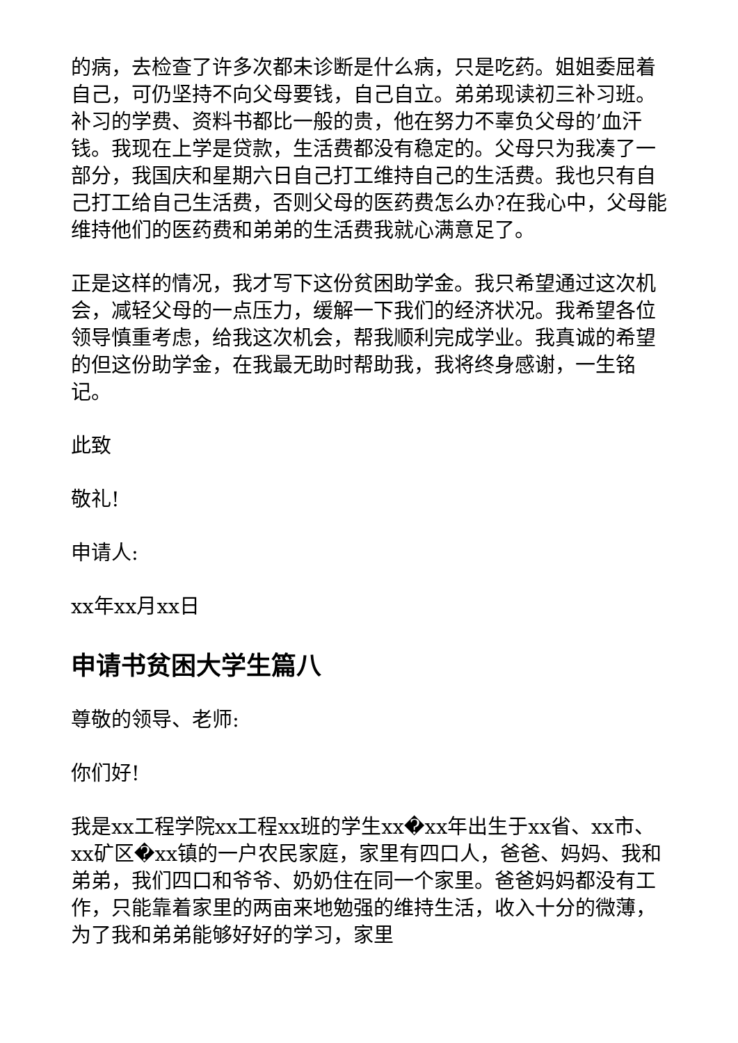的病，去检查了许多次都未诊断是什么病，只是吃药。姐姐委屈着自己，可仍坚持不向父母要钱，自己自立。弟弟现读初三补习班。补习的学费、资料书都比一般的贵，他在努力不辜负父母的’血汗钱。我现在上学是贷款，生活费都没有稳定的。父母只为我凑了一部分，我国庆和星期六日自己打工维持自己的生活费。我也只有自己打工给自己生活费，否则父母的医药费怎么办?在我心中，父母能维持他们的医药费和弟弟的生活费我就心满意足了。
正是这样的情况，我才写下这份贫困助学金。我只希望通过这次机会，减轻父母的一点压力，缓解一下我们的经济状况。我希望各位领导慎重考虑，给我这次机会，帮我顺利完成学业。我真诚的希望的但这份助学金，在我最无助时帮助我，我将终身感谢，一生铭记。
此致
敬礼!
申请人:
xx年xx月xx日
申请书贫困大学生篇八
尊敬的领导、老师:
你们好!
我是xx工程学院xx工程xx班的学生xx�xx年出生于xx省、xx市、xx矿区�xx镇的一户农民家庭，家里有四口人，爸爸、妈妈、我和弟弟，我们四口和爷爷、奶奶住在同一个家里。爸爸妈妈都没有工作，只能靠着家里的两亩来地勉强的维持生活，收入十分的微薄，为了我和弟弟能够好好的学习，家里